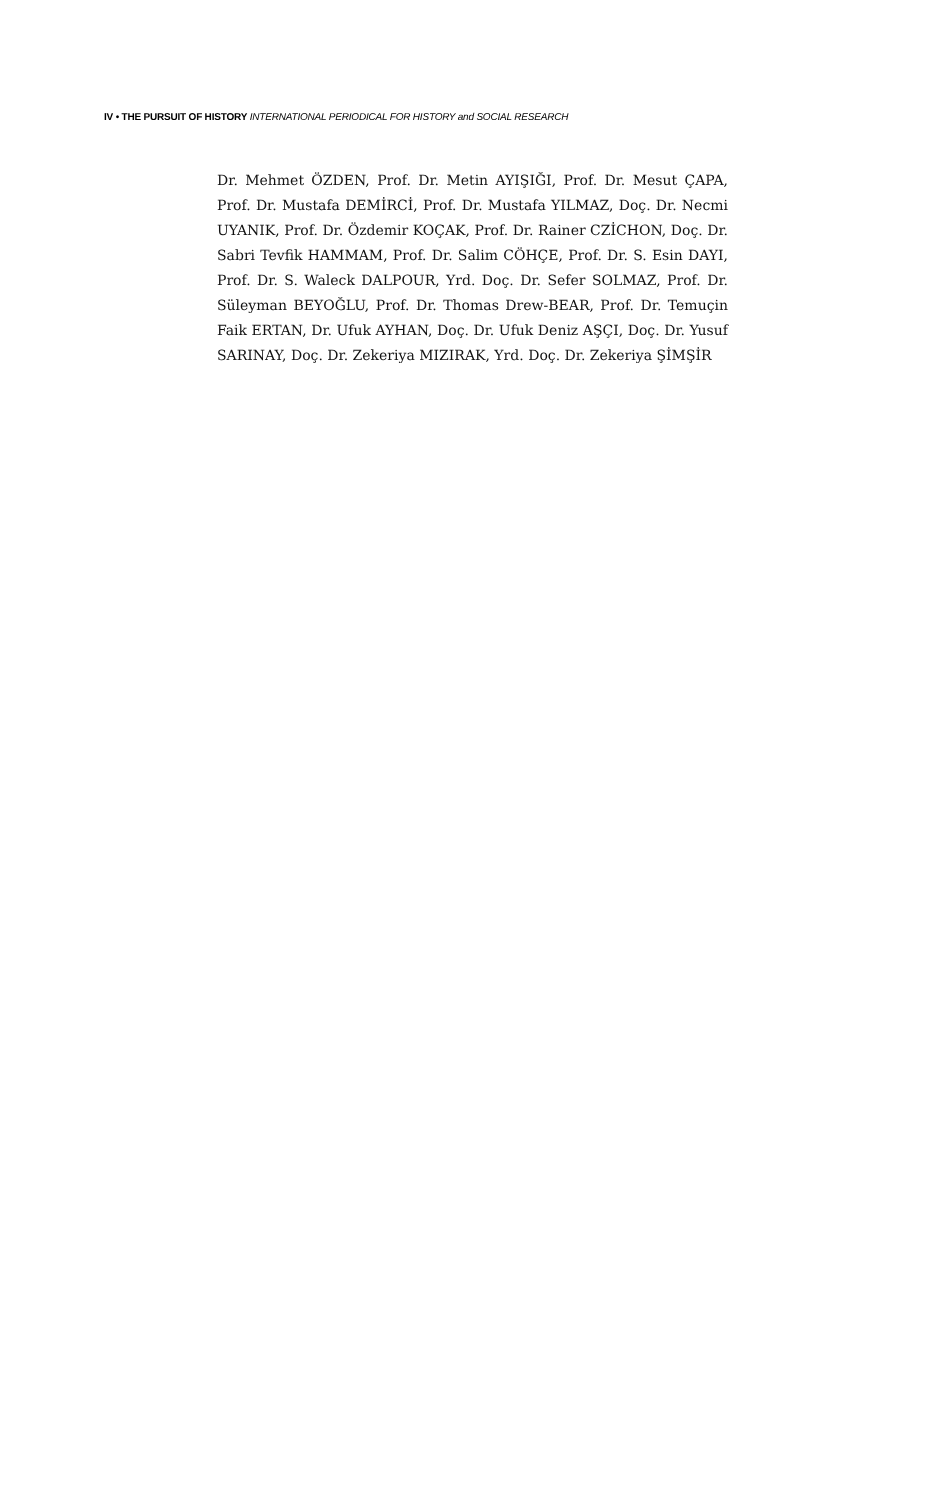IV • THE PURSUIT OF HISTORY INTERNATIONAL PERIODICAL FOR HISTORY and SOCIAL RESEARCH
Dr. Mehmet ÖZDEN, Prof. Dr. Metin AYIŞIĞI, Prof. Dr. Mesut ÇAPA, Prof. Dr. Mustafa DEMİRCİ, Prof. Dr. Mustafa YILMAZ, Doç. Dr. Necmi UYANIK, Prof. Dr. Özdemir KOÇAK, Prof. Dr. Rainer CZİCHON, Doç. Dr. Sabri Tevfik HAMMAM, Prof. Dr. Salim CÖHÇE, Prof. Dr. S. Esin DAYI, Prof. Dr. S. Waleck DALPOUR, Yrd. Doç. Dr. Sefer SOLMAZ, Prof. Dr. Süleyman BEYOĞLU, Prof. Dr. Thomas Drew-BEAR, Prof. Dr. Temuçin Faik ERTAN, Dr. Ufuk AYHAN, Doç. Dr. Ufuk Deniz AŞÇI, Doç. Dr. Yusuf SARINAY, Doç. Dr. Zekeriya MIZIRAK, Yrd. Doç. Dr. Zekeriya ŞİMŞİR